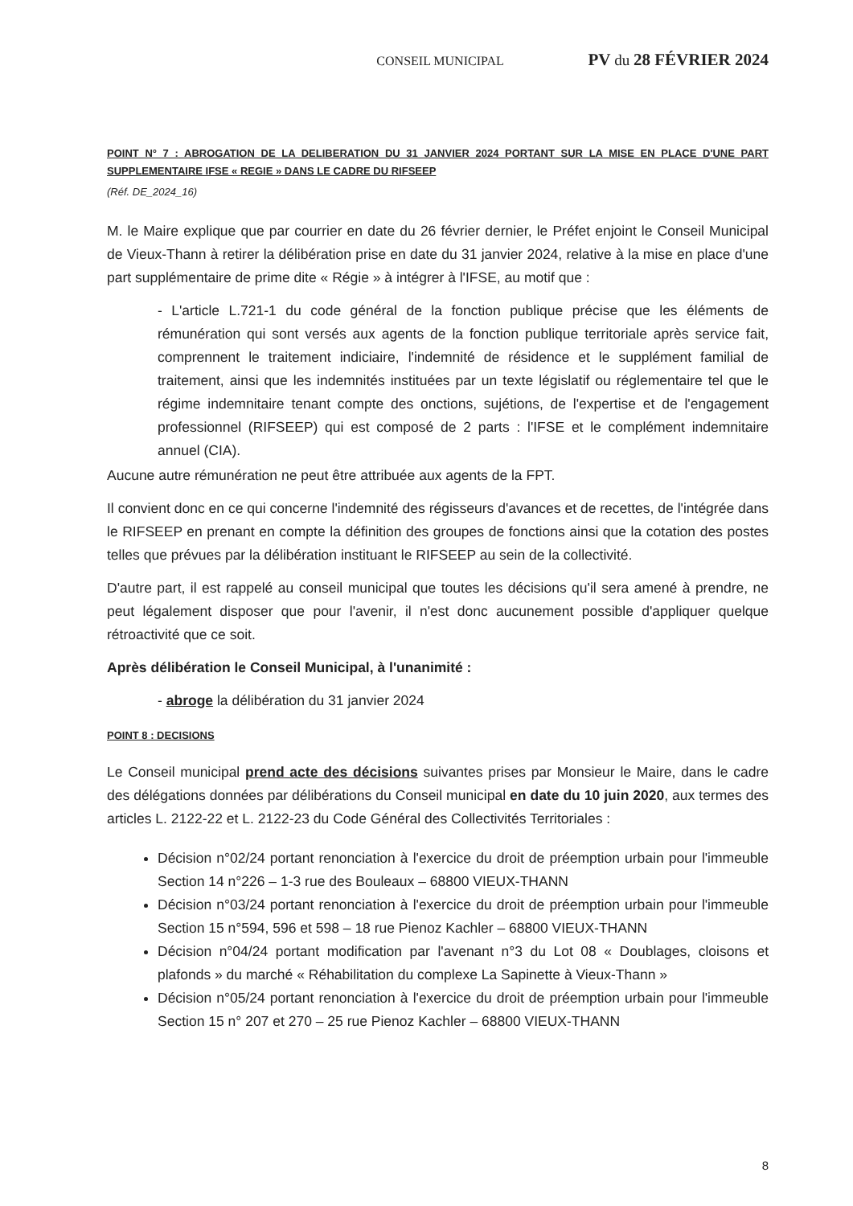CONSEIL MUNICIPAL PV du 28 FÉVRIER 2024
POINT N° 7 : ABROGATION DE LA DELIBERATION DU 31 JANVIER 2024 PORTANT SUR LA MISE EN PLACE D'UNE PART SUPPLEMENTAIRE IFSE « REGIE » DANS LE CADRE DU RIFSEEP
(Réf. DE_2024_16)
M. le Maire explique que par courrier en date du 26 février dernier, le Préfet enjoint le Conseil Municipal de Vieux-Thann à retirer la délibération prise en date du 31 janvier 2024, relative à la mise en place d'une part supplémentaire de prime dite « Régie » à intégrer à l'IFSE, au motif que :
- L'article L.721-1 du code général de la fonction publique précise que les éléments de rémunération qui sont versés aux agents de la fonction publique territoriale après service fait, comprennent le traitement indiciaire, l'indemnité de résidence et le supplément familial de traitement, ainsi que les indemnités instituées par un texte législatif ou réglementaire tel que le régime indemnitaire tenant compte des onctions, sujétions, de l'expertise et de l'engagement professionnel (RIFSEEP) qui est composé de 2 parts : l'IFSE et le complément indemnitaire annuel (CIA).
Aucune autre rémunération ne peut être attribuée aux agents de la FPT.
Il convient donc en ce qui concerne l'indemnité des régisseurs d'avances et de recettes, de l'intégrée dans le RIFSEEP en prenant en compte la définition des groupes de fonctions ainsi que la cotation des postes telles que prévues par la délibération instituant le RIFSEEP au sein de la collectivité.
D'autre part, il est rappelé au conseil municipal que toutes les décisions qu'il sera amené à prendre, ne peut légalement disposer que pour l'avenir, il n'est donc aucunement possible d'appliquer quelque rétroactivité que ce soit.
Après délibération le Conseil Municipal, à l'unanimité :
- abroge la délibération du 31 janvier 2024
POINT 8 : DECISIONS
Le Conseil municipal prend acte des décisions suivantes prises par Monsieur le Maire, dans le cadre des délégations données par délibérations du Conseil municipal en date du 10 juin 2020, aux termes des articles L. 2122-22 et L. 2122-23 du Code Général des Collectivités Territoriales :
Décision n°02/24 portant renonciation à l'exercice du droit de préemption urbain pour l'immeuble Section 14 n°226 – 1-3 rue des Bouleaux – 68800 VIEUX-THANN
Décision n°03/24 portant renonciation à l'exercice du droit de préemption urbain pour l'immeuble Section 15 n°594, 596 et 598 – 18 rue Pienoz Kachler – 68800 VIEUX-THANN
Décision n°04/24 portant modification par l'avenant n°3 du Lot 08 « Doublages, cloisons et plafonds » du marché « Réhabilitation du complexe La Sapinette à Vieux-Thann »
Décision n°05/24 portant renonciation à l'exercice du droit de préemption urbain pour l'immeuble Section 15 n° 207 et 270 – 25 rue Pienoz Kachler – 68800 VIEUX-THANN
8